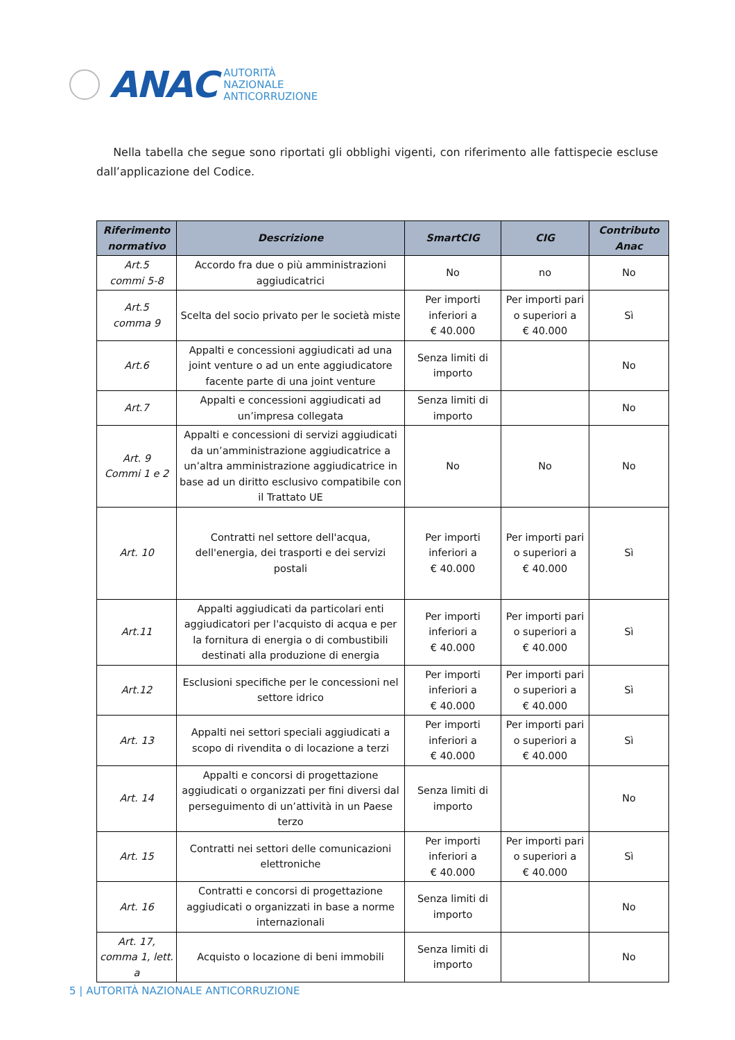ANAC
AUTORITÀ
NAZIONALE
ANTICORRUZIONE
Nella tabella che segue sono riportati gli obblighi vigenti, con riferimento alle fattispecie escluse dall’applicazione del Codice.
| Riferimento normativo | Descrizione | SmartCIG | CIG | Contributo Anac |
| --- | --- | --- | --- | --- |
| Art.5 commi 5-8 | Accordo fra due o più amministrazioni aggiudicatrici | No | no | No |
| Art.5 comma 9 | Scelta del socio privato per le società miste | Per importi inferiori a € 40.000 | Per importi pari o superiori a € 40.000 | Sì |
| Art.6 | Appalti e concessioni aggiudicati ad una joint venture o ad un ente aggiudicatore facente parte di una joint venture | Senza limiti di importo | | No |
| Art.7 | Appalti e concessioni aggiudicati ad un’impresa collegata | Senza limiti di importo | | No |
| Art. 9 Commi 1 e 2 | Appalti e concessioni di servizi aggiudicati da un’amministrazione aggiudicatrice a un’altra amministrazione aggiudicatrice in base ad un diritto esclusivo compatibile con il Trattato UE | No | No | No |
| Art. 10 | Contratti nel settore dell'acqua, dell'energia, dei trasporti e dei servizi postali | Per importi inferiori a € 40.000 | Per importi pari o superiori a € 40.000 | Sì |
| Art.11 | Appalti aggiudicati da particolari enti aggiudicatori per l'acquisto di acqua e per la fornitura di energia o di combustibili destinati alla produzione di energia | Per importi inferiori a € 40.000 | Per importi pari o superiori a € 40.000 | Sì |
| Art.12 | Esclusioni specifiche per le concessioni nel settore idrico | Per importi inferiori a € 40.000 | Per importi pari o superiori a € 40.000 | Sì |
| Art. 13 | Appalti nei settori speciali aggiudicati a scopo di rivendita o di locazione a terzi | Per importi inferiori a € 40.000 | Per importi pari o superiori a € 40.000 | Sì |
| Art. 14 | Appalti e concorsi di progettazione aggiudicati o organizzati per fini diversi dal perseguimento di un’attività in un Paese terzo | Senza limiti di importo | | No |
| Art. 15 | Contratti nei settori delle comunicazioni elettroniche | Per importi inferiori a € 40.000 | Per importi pari o superiori a € 40.000 | Sì |
| Art. 16 | Contratti e concorsi di progettazione aggiudicati o organizzati in base a norme internazionali | Senza limiti di importo | | No |
| Art. 17, comma 1, lett. a | Acquisto o locazione di beni immobili | Senza limiti di importo | | No |
5 | AUTORITÀ NAZIONALE ANTICORRUZIONE